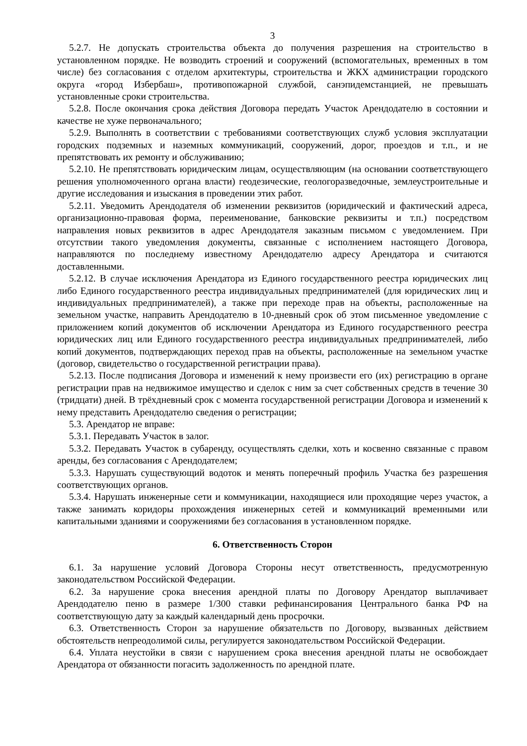3
5.2.7. Не допускать строительства объекта до получения разрешения на строительство в установленном порядке. Не возводить строений и сооружений (вспомогательных, временных в том числе) без согласования с отделом архитектуры, строительства и ЖКХ администрации городского округа «город Избербаш», противопожарной службой, санэпидемстанцией, не превышать установленные сроки строительства.
5.2.8. После окончания срока действия Договора передать Участок Арендодателю в состоянии и качестве не хуже первоначального;
5.2.9. Выполнять в соответствии с требованиями соответствующих служб условия эксплуатации городских подземных и наземных коммуникаций, сооружений, дорог, проездов и т.п., и не препятствовать их ремонту и обслуживанию;
5.2.10. Не препятствовать юридическим лицам, осуществляющим (на основании соответствующего решения уполномоченного органа власти) геодезические, геологоразведочные, землеустроительные и другие исследования и изыскания в проведении этих работ.
5.2.11. Уведомить Арендодателя об изменении реквизитов (юридический и фактический адреса, организационно-правовая форма, переименование, банковские реквизиты и т.п.) посредством направления новых реквизитов в адрес Арендодателя заказным письмом с уведомлением. При отсутствии такого уведомления документы, связанные с исполнением настоящего Договора, направляются по последнему известному Арендодателю адресу Арендатора и считаются доставленными.
5.2.12. В случае исключения Арендатора из Единого государственного реестра юридических лиц либо Единого государственного реестра индивидуальных предпринимателей (для юридических лиц и индивидуальных предпринимателей), а также при переходе прав на объекты, расположенные на земельном участке, направить Арендодателю в 10-дневный срок об этом письменное уведомление с приложением копий документов об исключении Арендатора из Единого государственного реестра юридических лиц или Единого государственного реестра индивидуальных предпринимателей, либо копий документов, подтверждающих переход прав на объекты, расположенные на земельном участке (договор, свидетельство о государственной регистрации права).
5.2.13. После подписания Договора и изменений к нему произвести его (их) регистрацию в органе регистрации прав на недвижимое имущество и сделок с ним за счет собственных средств в течение 30 (тридцати) дней. В трёхдневный срок с момента государственной регистрации Договора и изменений к нему представить Арендодателю сведения о регистрации;
5.3. Арендатор не вправе:
5.3.1. Передавать Участок в залог.
5.3.2. Передавать Участок в субаренду, осуществлять сделки, хоть и косвенно связанные с правом аренды, без согласования с Арендодателем;
5.3.3. Нарушать существующий водоток и менять поперечный профиль Участка без разрешения соответствующих органов.
5.3.4. Нарушать инженерные сети и коммуникации, находящиеся или проходящие через участок, а также занимать коридоры прохождения инженерных сетей и коммуникаций временными или капитальными зданиями и сооружениями без согласования в установленном порядке.
6. Ответственность Сторон
6.1. За нарушение условий Договора Стороны несут ответственность, предусмотренную законодательством Российской Федерации.
6.2. За нарушение срока внесения арендной платы по Договору Арендатор выплачивает Арендодателю пеню в размере 1/300 ставки рефинансирования Центрального банка РФ на соответствующую дату за каждый календарный день просрочки.
6.3. Ответственность Сторон за нарушение обязательств по Договору, вызванных действием обстоятельств непреодолимой силы, регулируется законодательством Российской Федерации.
6.4. Уплата неустойки в связи с нарушением срока внесения арендной платы не освобождает Арендатора от обязанности погасить задолженность по арендной плате.